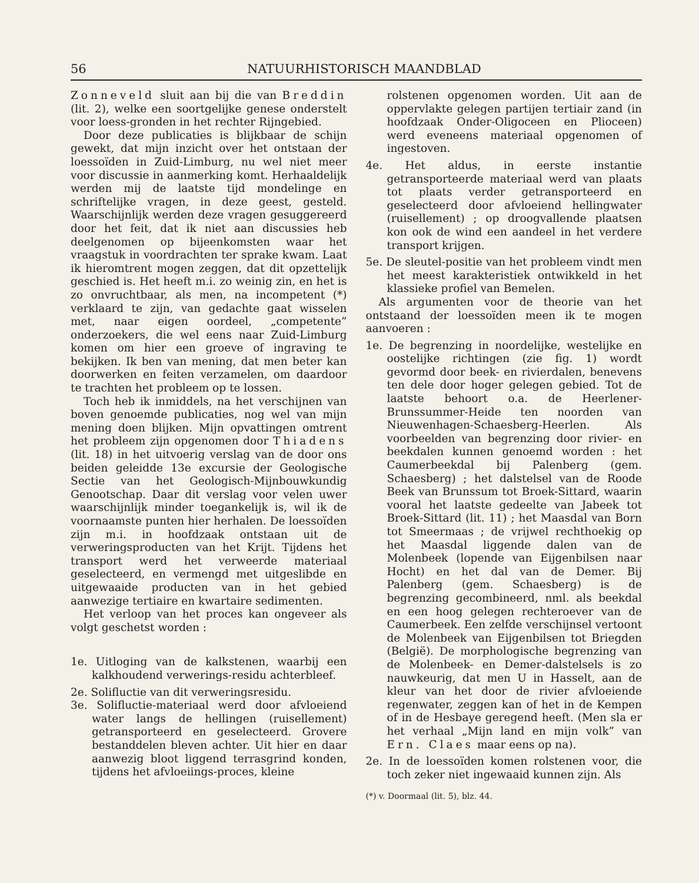56 NATUURHISTORISCH MAANDBLAD
Zonneveld sluit aan bij die van Breddin (lit. 2), welke een soortgelijke genese onderstelt voor loess-gronden in het rechter Rijngebied.
Door deze publicaties is blijkbaar de schijn gewekt, dat mijn inzicht over het ontstaan der loessoïden in Zuid-Limburg, nu wel niet meer voor discussie in aanmerking komt. Herhaaldelijk werden mij de laatste tijd mondelinge en schriftelijke vragen, in deze geest, gesteld. Waarschijnlijk werden deze vragen gesuggereerd door het feit, dat ik niet aan discussies heb deelgenomen op bijeenkomsten waar het vraagstuk in voordrachten ter sprake kwam. Laat ik hieromtrent mogen zeggen, dat dit opzettelijk geschied is. Het heeft m.i. zo weinig zin, en het is zo onvruchtbaar, als men, na incompetent (*) verklaard te zijn, van gedachte gaat wisselen met, naar eigen oordeel, „competente” onderzoekers, die wel eens naar Zuid-Limburg komen om hier een groeve of ingraving te bekijken. Ik ben van mening, dat men beter kan doorwerken en feiten verzamelen, om daardoor te trachten het probleem op te lossen.
Toch heb ik inmiddels, na het verschijnen van boven genoemde publicaties, nog wel van mijn mening doen blijken. Mijn opvattingen omtrent het probleem zijn opgenomen door Thiadens (lit. 18) in het uitvoerig verslag van de door ons beiden geleidde 13e excursie der Geologische Sectie van het Geologisch-Mijnbouwkundig Genootschap. Daar dit verslag voor velen uwer waarschijnlijk minder toegankelijk is, wil ik de voornaamste punten hier herhalen. De loessoïden zijn m.i. in hoofdzaak ontstaan uit de verweringsproducten van het Krijt. Tijdens het transport werd het verweerde materiaal geselecteerd, en vermengd met uitgeslibde en uitgewaaide producten van in het gebied aanwezige tertiaire en kwartaire sedimenten.
Het verloop van het proces kan ongeveer als volgt geschetst worden :
1e. Uitloging van de kalkstenen, waarbij een kalkhoudend verwerings-residu achterbleef.
2e. Solifluctie van dit verweringsresidu.
3e. Solifluctie-materiaal werd door afvloeiend water langs de hellingen (ruisellement) getransporteerd en geselecteerd. Grovere bestanddelen bleven achter. Uit hier en daar aanwezig bloot liggend terrasgrind konden, tijdens het afvloeiings-proces, kleine
rolstenen opgenomen worden. Uit aan de oppervlakte gelegen partijen tertiair zand (in hoofdzaak Onder-Oligoceen en Plioceen) werd eveneens materiaal opgenomen of ingestoven.
4e. Het aldus, in eerste instantie getransporteerde materiaal werd van plaats tot plaats verder getransporteerd en geselecteerd door afvloeiend hellingwater (ruisellement) ; op droogvallende plaatsen kon ook de wind een aandeel in het verdere transport krijgen.
5e. De sleutel-positie van het probleem vindt men het meest karakteristiek ontwikkeld in het klassieke profiel van Bemelen.
Als argumenten voor de theorie van het ontstaand der loessoïden meen ik te mogen aanvoeren :
1e. De begrenzing in noordelijke, westelijke en oostelijke richtingen (zie fig. 1) wordt gevormd door beek- en rivierdalen, benevens ten dele door hoger gelegen gebied. Tot de laatste behoort o.a. de Heerlener-Brunssummer-Heide ten noorden van Nieuwenhagen-Schaesberg-Heerlen. Als voorbeelden van begrenzing door rivier- en beekdalen kunnen genoemd worden : het Caumerbeekdal bij Palenberg (gem. Schaesberg) ; het dalstelsel van de Roode Beek van Brunssum tot Broek-Sittard, waarin vooral het laatste gedeelte van Jabeek tot Broek-Sittard (lit. 11) ; het Maasdal van Born tot Smeermaas ; de vrijwel rechthoekig op het Maasdal liggende dalen van de Molenbeek (lopende van Eijgenbilsen naar Hocht) en het dal van de Demer. Bij Palenberg (gem. Schaesberg) is de begrenzing gecombineerd, nml. als beekdal en een hoog gelegen rechteroever van de Caumerbeek. Een zelfde verschijnsel vertoont de Molenbeek van Eijgenbilsen tot Briegden (België). De morphologische begrenzing van de Molenbeek- en Demer-dalstelsels is zo nauwkeurig, dat men U in Hasselt, aan de kleur van het door de rivier afvloeiende regenwater, zeggen kan of het in de Kempen of in de Hesbaye geregend heeft. (Men sla er het verhaal „Mijn land en mijn volk” van Ern. Claes maar eens op na).
2e. In de loessoïden komen rolstenen voor, die toch zeker niet ingewaaid kunnen zijn. Als
(*) v. Doormaal (lit. 5), blz. 44.